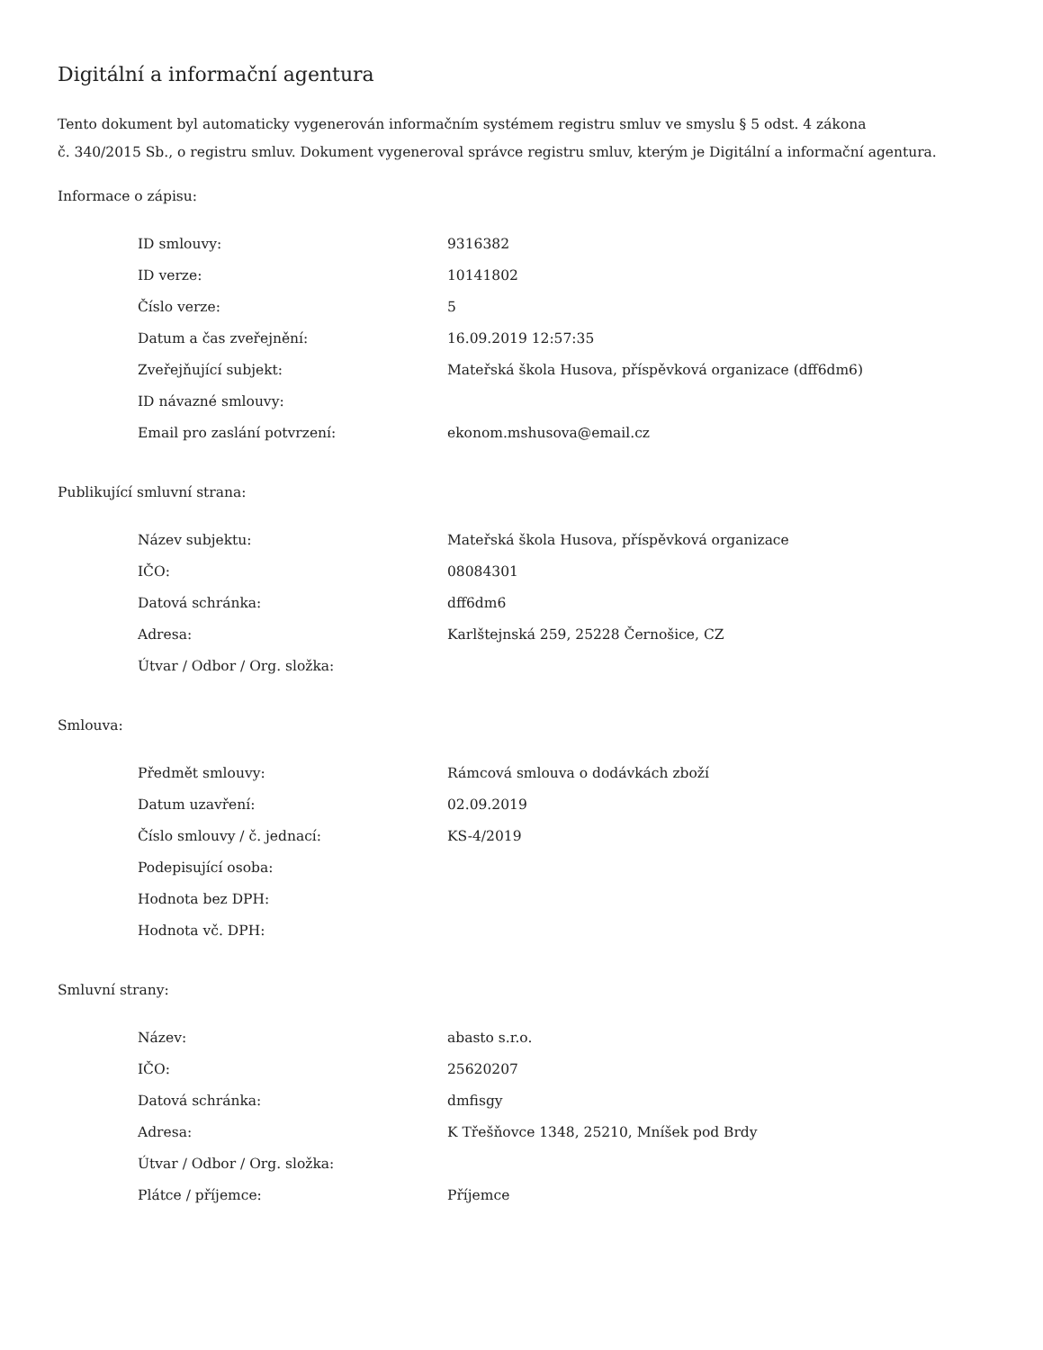Digitální a informační agentura
Tento dokument byl automaticky vygenerován informačním systémem registru smluv ve smyslu § 5 odst. 4 zákona
č. 340/2015 Sb., o registru smluv. Dokument vygeneroval správce registru smluv, kterým je Digitální a informační agentura.
Informace o zápisu:
| ID smlouvy: | 9316382 |
| ID verze: | 10141802 |
| Číslo verze: | 5 |
| Datum a čas zveřejnění: | 16.09.2019 12:57:35 |
| Zveřejňující subjekt: | Mateřská škola Husova, příspěvková organizace (dff6dm6) |
| ID návazné smlouvy: | |
| Email pro zaslání potvrzení: | ekonom.mshusova@email.cz |
Publikující smluvní strana:
| Název subjektu: | Mateřská škola Husova, příspěvková organizace |
| IČO: | 08084301 |
| Datová schránka: | dff6dm6 |
| Adresa: | Karlštejnská 259, 25228 Černošice, CZ |
| Útvar / Odbor / Org. složka: | |
Smlouva:
| Předmět smlouvy: | Rámcová smlouva o dodávkách zboží |
| Datum uzavření: | 02.09.2019 |
| Číslo smlouvy / č. jednací: | KS-4/2019 |
| Podepisující osoba: | |
| Hodnota bez DPH: | |
| Hodnota vč. DPH: | |
Smluvní strany:
| Název: | abasto s.r.o. |
| IČO: | 25620207 |
| Datová schránka: | dmfisgy |
| Adresa: | K Třešňovce 1348, 25210, Mníšek pod Brdy |
| Útvar / Odbor / Org. složka: | |
| Plátce / příjemce: | Příjemce |